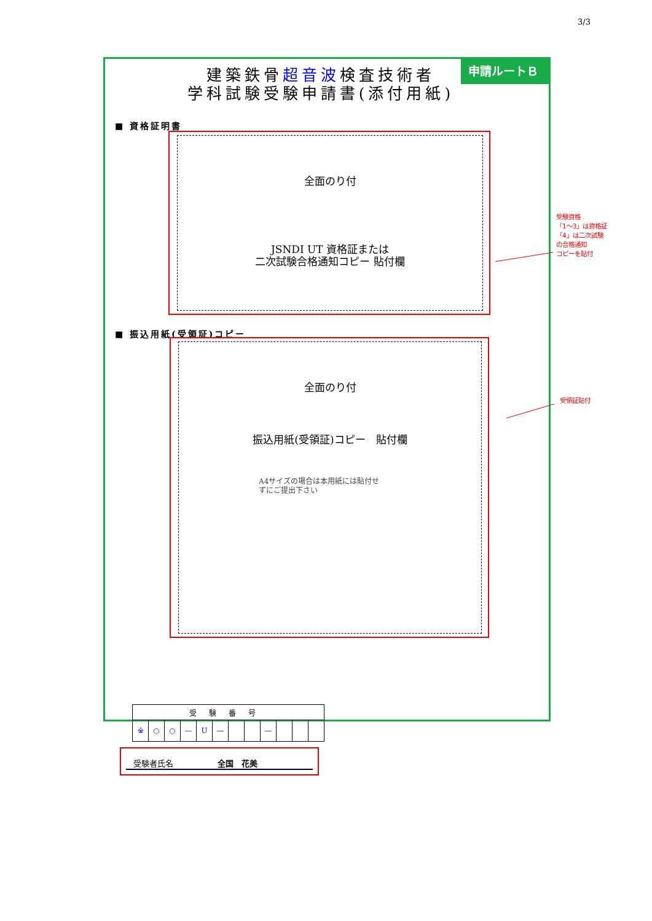3/3
申請ルートＢ
建築鉄骨超音波検査技術者
学科試験受験申請書(添付用紙)
■ 資格証明書
全面のり付
JSNDI UT 資格証または
二次試験合格通知コピー 貼付欄
■ 振込用紙(受領証)コピー
全面のり付
振込用紙(受領証)コピー　貼付欄
A4サイズの場合は本用紙には貼付せ
ずにご提出下さい
| 受験番号 | | | | | | | | | | | |
| ※ | ○ | ○ | — | U | — | | | — | | | |
受験者氏名 全国　花美
受験資格
「1～3」は資格証
「4」は二次試験
の合格通知
コピーを貼付
受領証貼付